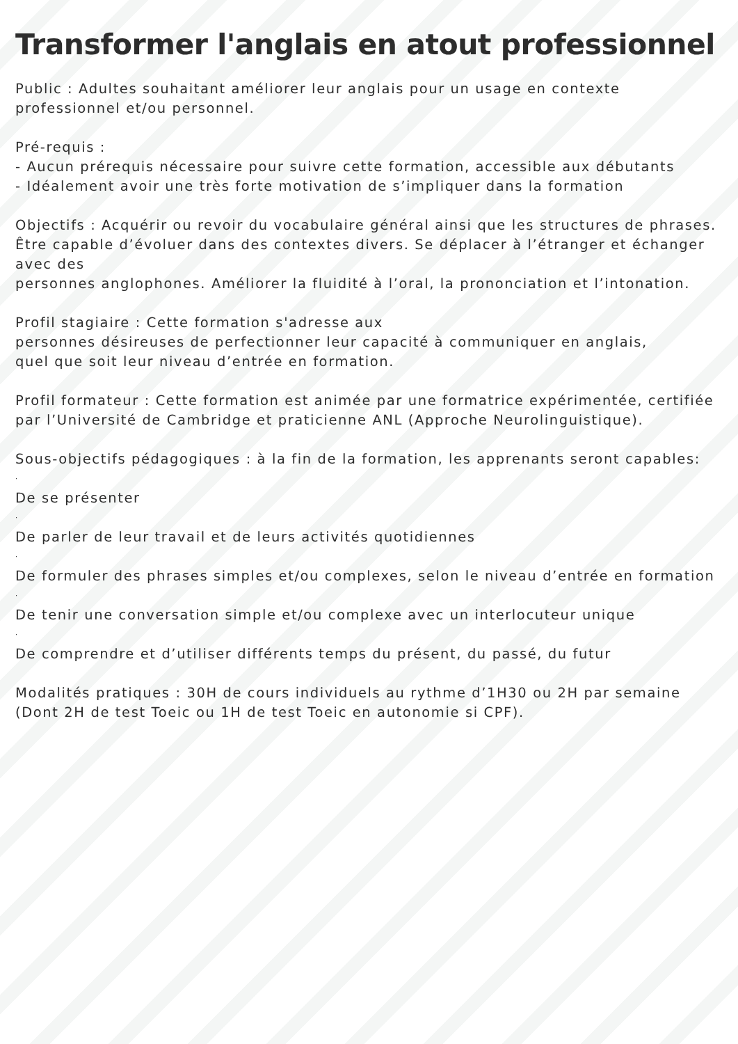Transformer l'anglais en atout professionnel
Public : Adultes souhaitant améliorer leur anglais pour un usage en contexte professionnel et/ou personnel.
Pré-requis :
- Aucun prérequis nécessaire pour suivre cette formation, accessible aux débutants
- Idéalement avoir une très forte motivation de s’impliquer dans la formation
Objectifs : Acquérir ou revoir du vocabulaire général ainsi que les structures de phrases. Être capable d’évoluer dans des contextes divers. Se déplacer à l’étranger et échanger avec des
personnes anglophones. Améliorer la fluidité à l’oral, la prononciation et l’intonation.
Profil stagiaire : Cette formation s'adresse aux
personnes désireuses de perfectionner leur capacité à communiquer en anglais,
quel que soit leur niveau d’entrée en formation.
Profil formateur : Cette formation est animée par une formatrice expérimentée, certifiée par l’Université de Cambridge et praticienne ANL (Approche Neurolinguistique).
Sous-objectifs pédagogiques : à la fin de la formation, les apprenants seront capables:
·
De se présenter
·
De parler de leur travail et de leurs activités quotidiennes
·
De formuler des phrases simples et/ou complexes, selon le niveau d’entrée en formation
·
De tenir une conversation simple et/ou complexe avec un interlocuteur unique
·
De comprendre et d’utiliser différents temps du présent, du passé, du futur
Modalités pratiques : 30H de cours individuels au rythme d’1H30 ou 2H par semaine (Dont 2H de test Toeic ou 1H de test Toeic en autonomie si CPF).